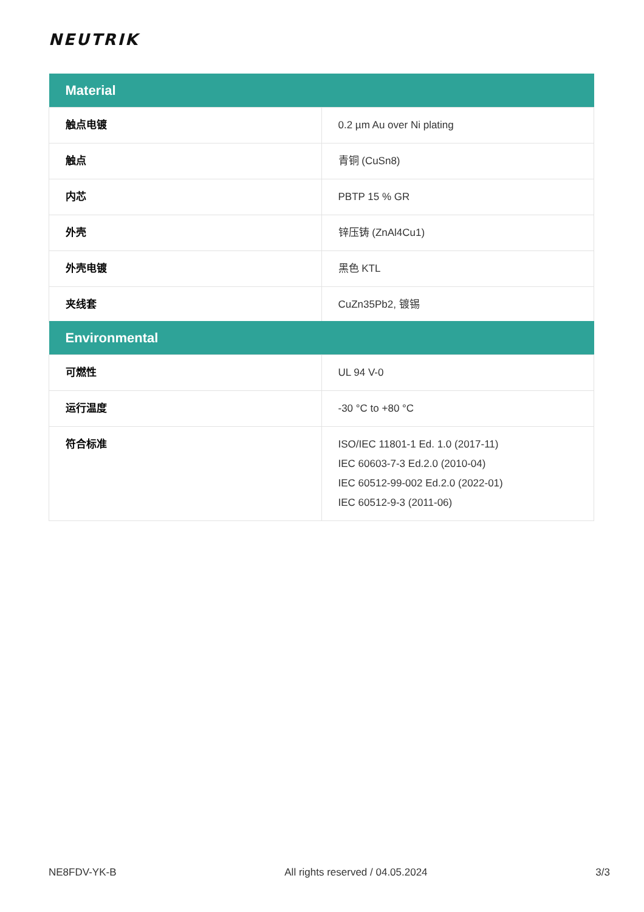NEUTRIK
| Material | |
| --- | --- |
| 触点电镀 | 0.2 µm Au over Ni plating |
| 触点 | 青铜 (CuSn8) |
| 内芯 | PBTP 15 % GR |
| 外壳 | 锌压铸 (ZnAl4Cu1) |
| 外壳电镀 | 黑色 KTL |
| 夹线套 | CuZn35Pb2, 镀锡 |
| Environmental | |
| --- | --- |
| 可燃性 | UL 94 V-0 |
| 运行温度 | -30 °C to +80 °C |
| 符合标准 | ISO/IEC 11801-1 Ed. 1.0 (2017-11) IEC 60603-7-3 Ed.2.0 (2010-04) IEC 60512-99-002 Ed.2.0 (2022-01) IEC 60512-9-3 (2011-06) |
NE8FDV-YK-B All rights reserved / 04.05.2024 3/3